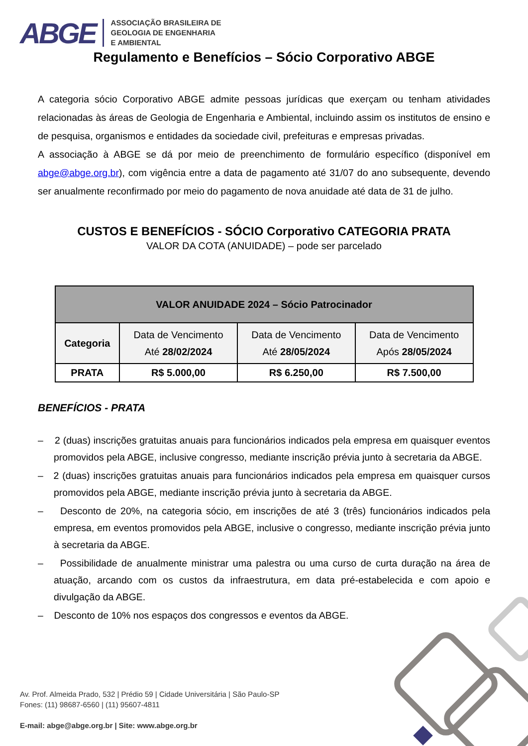ABGE ASSOCIAÇÃO BRASILEIRA DE
GEOLOGIA DE ENGENHARIA
E AMBIENTAL
Regulamento e Benefícios – Sócio Corporativo ABGE
A categoria sócio Corporativo ABGE admite pessoas jurídicas que exerçam ou tenham atividades relacionadas às áreas de Geologia de Engenharia e Ambiental, incluindo assim os institutos de ensino e de pesquisa, organismos e entidades da sociedade civil, prefeituras e empresas privadas.
A associação à ABGE se dá por meio de preenchimento de formulário específico (disponível em abge@abge.org.br), com vigência entre a data de pagamento até 31/07 do ano subsequente, devendo ser anualmente reconfirmado por meio do pagamento de nova anuidade até data de 31 de julho.
CUSTOS E BENEFÍCIOS - SÓCIO Corporativo CATEGORIA PRATA
VALOR DA COTA (ANUIDADE) – pode ser parcelado
| VALOR ANUIDADE 2024 – Sócio Patrocinador | | | |
| --- | --- | --- | --- |
| Categoria | Data de Vencimento Até 28/02/2024 | Data de Vencimento Até 28/05/2024 | Data de Vencimento Após 28/05/2024 |
| PRATA | R$ 5.000,00 | R$ 6.250,00 | R$ 7.500,00 |
BENEFÍCIOS - PRATA
– 2 (duas) inscrições gratuitas anuais para funcionários indicados pela empresa em quaisquer eventos promovidos pela ABGE, inclusive congresso, mediante inscrição prévia junto à secretaria da ABGE.
– 2 (duas) inscrições gratuitas anuais para funcionários indicados pela empresa em quaisquer cursos promovidos pela ABGE, mediante inscrição prévia junto à secretaria da ABGE.
– Desconto de 20%, na categoria sócio, em inscrições de até 3 (três) funcionários indicados pela empresa, em eventos promovidos pela ABGE, inclusive o congresso, mediante inscrição prévia junto à secretaria da ABGE.
– Possibilidade de anualmente ministrar uma palestra ou uma curso de curta duração na área de atuação, arcando com os custos da infraestrutura, em data pré-estabelecida e com apoio e divulgação da ABGE.
– Desconto de 10% nos espaços dos congressos e eventos da ABGE.
Av. Prof. Almeida Prado, 532 | Prédio 59 | Cidade Universitária | São Paulo-SP
Fones: (11) 98687-6560 | (11) 95607-4811
E-mail: abge@abge.org.br | Site: www.abge.org.br